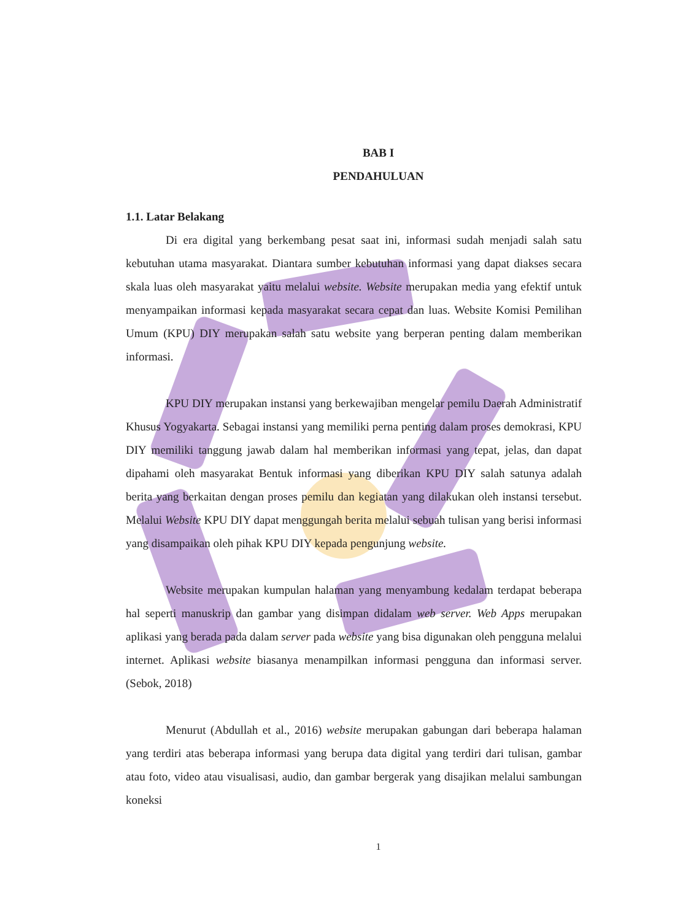BAB I
PENDAHULUAN
1.1. Latar Belakang
Di era digital yang berkembang pesat saat ini, informasi sudah menjadi salah satu kebutuhan utama masyarakat. Diantara sumber kebutuhan informasi yang dapat diakses secara skala luas oleh masyarakat yaitu melalui website. Website merupakan media yang efektif untuk menyampaikan informasi kepada masyarakat secara cepat dan luas. Website Komisi Pemilihan Umum (KPU) DIY merupakan salah satu website yang berperan penting dalam memberikan informasi.
KPU DIY merupakan instansi yang berkewajiban mengelar pemilu Daerah Administratif Khusus Yogyakarta. Sebagai instansi yang memiliki perna penting dalam proses demokrasi, KPU DIY memiliki tanggung jawab dalam hal memberikan informasi yang tepat, jelas, dan dapat dipahami oleh masyarakat Bentuk informasi yang diberikan KPU DIY salah satunya adalah berita yang berkaitan dengan proses pemilu dan kegiatan yang dilakukan oleh instansi tersebut. Melalui Website KPU DIY dapat menggungah berita melalui sebuah tulisan yang berisi informasi yang disampaikan oleh pihak KPU DIY kepada pengunjung website.
Website merupakan kumpulan halaman yang menyambung kedalam terdapat beberapa hal seperti manuskrip dan gambar yang disimpan didalam web server. Web Apps merupakan aplikasi yang berada pada dalam server pada website yang bisa digunakan oleh pengguna melalui internet. Aplikasi website biasanya menampilkan informasi pengguna dan informasi server. (Sebok, 2018)
Menurut (Abdullah et al., 2016) website merupakan gabungan dari beberapa halaman yang terdiri atas beberapa informasi yang berupa data digital yang terdiri dari tulisan, gambar atau foto, video atau visualisasi, audio, dan gambar bergerak yang disajikan melalui sambungan koneksi
1